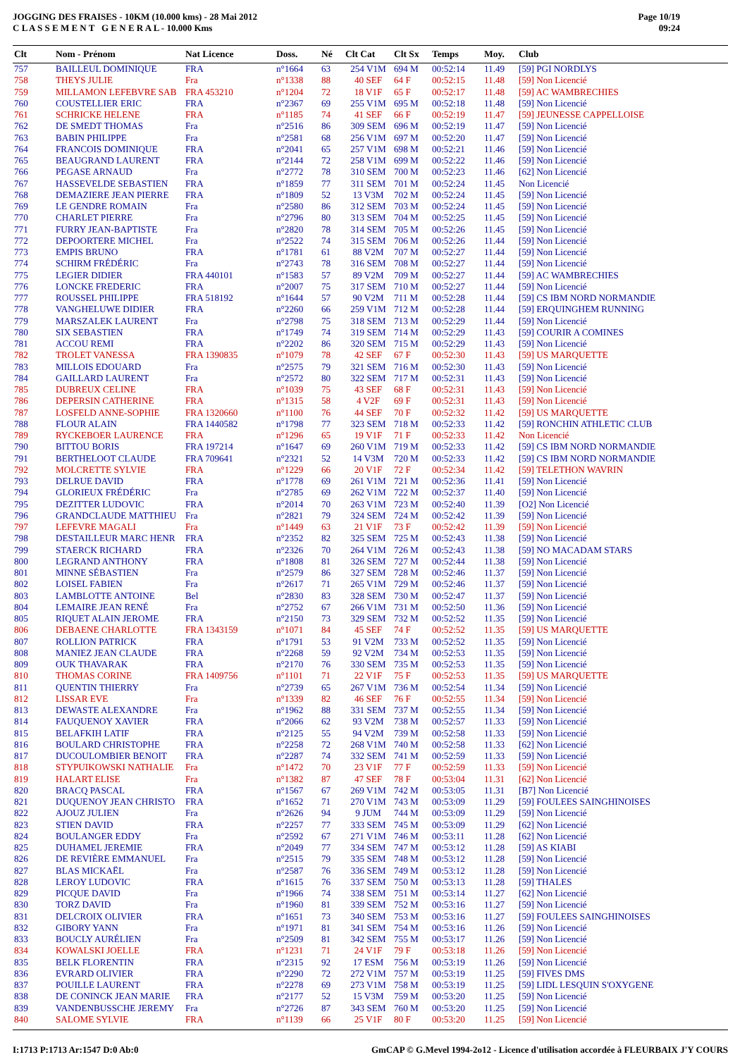JOGGING DES FRAISES - 10KM (10.000 kms) - 28 Mai 2012
C L A S S E M E N T G E N E R A L - 10.000 Kms
Page 10/19
09:24
| Clt | Nom - Prénom | Nat Licence | Doss. | Né | Clt Cat | Clt Sx | Temps | Moy. | Club |
| --- | --- | --- | --- | --- | --- | --- | --- | --- | --- |
| 757 | BAILLEUL DOMINIQUE | FRA | n°1664 | 63 | 254 V1M | 694 M | 00:52:14 | 11.49 | [59] PGI NORDLYS |
| 758 | THEYS JULIE | Fra | n°1338 | 88 | 40 SEF | 64 F | 00:52:15 | 11.48 | [59] Non Licencié |
| 759 | MILLAMON LEFEBVRE SAB | FRA 453210 | n°1204 | 72 | 18 V1F | 65 F | 00:52:17 | 11.48 | [59] AC WAMBRECHIES |
| 760 | COUSTELLIER ERIC | FRA | n°2367 | 69 | 255 V1M | 695 M | 00:52:18 | 11.48 | [59] Non Licencié |
| 761 | SCHRICKE HELENE | FRA | n°1185 | 74 | 41 SEF | 66 F | 00:52:19 | 11.47 | [59] JEUNESSE CAPPELLOISE |
| 762 | DE SMEDT THOMAS | Fra | n°2516 | 86 | 309 SEM | 696 M | 00:52:19 | 11.47 | [59] Non Licencié |
| 763 | BABIN PHILIPPE | Fra | n°2581 | 68 | 256 V1M | 697 M | 00:52:20 | 11.47 | [59] Non Licencié |
| 764 | FRANCOIS DOMINIQUE | FRA | n°2041 | 65 | 257 V1M | 698 M | 00:52:21 | 11.46 | [59] Non Licencié |
| 765 | BEAUGRAND LAURENT | FRA | n°2144 | 72 | 258 V1M | 699 M | 00:52:22 | 11.46 | [59] Non Licencié |
| 766 | PEGASE ARNAUD | Fra | n°2772 | 78 | 310 SEM | 700 M | 00:52:23 | 11.46 | [62] Non Licencié |
| 767 | HASSEVELDE SEBASTIEN | FRA | n°1859 | 77 | 311 SEM | 701 M | 00:52:24 | 11.45 | Non Licencié |
| 768 | DEMAZIERE JEAN PIERRE | FRA | n°1809 | 52 | 13 V3M | 702 M | 00:52:24 | 11.45 | [59] Non Licencié |
| 769 | LE GENDRE ROMAIN | Fra | n°2580 | 86 | 312 SEM | 703 M | 00:52:24 | 11.45 | [59] Non Licencié |
| 770 | CHARLET PIERRE | Fra | n°2796 | 80 | 313 SEM | 704 M | 00:52:25 | 11.45 | [59] Non Licencié |
| 771 | FURRY JEAN-BAPTISTE | Fra | n°2820 | 78 | 314 SEM | 705 M | 00:52:26 | 11.45 | [59] Non Licencié |
| 772 | DEPOORTERE MICHEL | Fra | n°2522 | 74 | 315 SEM | 706 M | 00:52:26 | 11.44 | [59] Non Licencié |
| 773 | EMPIS BRUNO | FRA | n°1781 | 61 | 88 V2M | 707 M | 00:52:27 | 11.44 | [59] Non Licencié |
| 774 | SCHIRM FRÉDÉRIC | Fra | n°2743 | 78 | 316 SEM | 708 M | 00:52:27 | 11.44 | [59] Non Licencié |
| 775 | LEGIER DIDIER | FRA 440101 | n°1583 | 57 | 89 V2M | 709 M | 00:52:27 | 11.44 | [59] AC WAMBRECHIES |
| 776 | LONCKE FREDERIC | FRA | n°2007 | 75 | 317 SEM | 710 M | 00:52:27 | 11.44 | [59] Non Licencié |
| 777 | ROUSSEL PHILIPPE | FRA 518192 | n°1644 | 57 | 90 V2M | 711 M | 00:52:28 | 11.44 | [59] CS IBM NORD NORMANDIE |
| 778 | VANGHELUWE DIDIER | FRA | n°2260 | 66 | 259 V1M | 712 M | 00:52:28 | 11.44 | [59] ERQUINGHEM RUNNING |
| 779 | MARSZALEK LAURENT | Fra | n°2798 | 75 | 318 SEM | 713 M | 00:52:29 | 11.44 | [59] Non Licencié |
| 780 | SIX SEBASTIEN | FRA | n°1749 | 74 | 319 SEM | 714 M | 00:52:29 | 11.43 | [59] COURIR A COMINES |
| 781 | ACCOU REMI | FRA | n°2202 | 86 | 320 SEM | 715 M | 00:52:29 | 11.43 | [59] Non Licencié |
| 782 | TROLET VANESSA | FRA 1390835 | n°1079 | 78 | 42 SEF | 67 F | 00:52:30 | 11.43 | [59] US MARQUETTE |
| 783 | MILLOIS EDOUARD | Fra | n°2575 | 79 | 321 SEM | 716 M | 00:52:30 | 11.43 | [59] Non Licencié |
| 784 | GAILLARD LAURENT | Fra | n°2572 | 80 | 322 SEM | 717 M | 00:52:31 | 11.43 | [59] Non Licencié |
| 785 | DUBREUX CELINE | FRA | n°1039 | 75 | 43 SEF | 68 F | 00:52:31 | 11.43 | [59] Non Licencié |
| 786 | DEPERSIN CATHERINE | FRA | n°1315 | 58 | 4 V2F | 69 F | 00:52:31 | 11.43 | [59] Non Licencié |
| 787 | LOSFELD ANNE-SOPHIE | FRA 1320660 | n°1100 | 76 | 44 SEF | 70 F | 00:52:32 | 11.42 | [59] US MARQUETTE |
| 788 | FLOUR ALAIN | FRA 1440582 | n°1798 | 77 | 323 SEM | 718 M | 00:52:33 | 11.42 | [59] RONCHIN ATHLETIC CLUB |
| 789 | RYCKEBOER LAURENCE | FRA | n°1296 | 65 | 19 V1F | 71 F | 00:52:33 | 11.42 | Non Licencié |
| 790 | BITTOU BORIS | FRA 197214 | n°1647 | 69 | 260 V1M | 719 M | 00:52:33 | 11.42 | [59] CS IBM NORD NORMANDIE |
| 791 | BERTHELOOT CLAUDE | FRA 709641 | n°2321 | 52 | 14 V3M | 720 M | 00:52:33 | 11.42 | [59] CS IBM NORD NORMANDIE |
| 792 | MOLCRETTE SYLVIE | FRA | n°1229 | 66 | 20 V1F | 72 F | 00:52:34 | 11.42 | [59] TELETHON WAVRIN |
| 793 | DELRUE DAVID | FRA | n°1778 | 69 | 261 V1M | 721 M | 00:52:36 | 11.41 | [59] Non Licencié |
| 794 | GLORIEUX FRÉDÉRIC | Fra | n°2785 | 69 | 262 V1M | 722 M | 00:52:37 | 11.40 | [59] Non Licencié |
| 795 | DEZITTER LUDOVIC | FRA | n°2014 | 70 | 263 V1M | 723 M | 00:52:40 | 11.39 | [O2] Non Licencié |
| 796 | GRANDCLAUDE MATTHIEU | Fra | n°2821 | 79 | 324 SEM | 724 M | 00:52:42 | 11.39 | [59] Non Licencié |
| 797 | LEFEVRE MAGALI | Fra | n°1449 | 63 | 21 V1F | 73 F | 00:52:42 | 11.39 | [59] Non Licencié |
| 798 | DESTAILLEUR MARC HENR | FRA | n°2352 | 82 | 325 SEM | 725 M | 00:52:43 | 11.38 | [59] Non Licencié |
| 799 | STAERCK RICHARD | FRA | n°2326 | 70 | 264 V1M | 726 M | 00:52:43 | 11.38 | [59] NO MACADAM STARS |
| 800 | LEGRAND ANTHONY | FRA | n°1808 | 81 | 326 SEM | 727 M | 00:52:44 | 11.38 | [59] Non Licencié |
| 801 | MINNE SÉBASTIEN | Fra | n°2579 | 86 | 327 SEM | 728 M | 00:52:46 | 11.37 | [59] Non Licencié |
| 802 | LOISEL FABIEN | Fra | n°2617 | 71 | 265 V1M | 729 M | 00:52:46 | 11.37 | [59] Non Licencié |
| 803 | LAMBLOTTE ANTOINE | Bel | n°2830 | 83 | 328 SEM | 730 M | 00:52:47 | 11.37 | [59] Non Licencié |
| 804 | LEMAIRE JEAN RENÉ | Fra | n°2752 | 67 | 266 V1M | 731 M | 00:52:50 | 11.36 | [59] Non Licencié |
| 805 | RIQUET ALAIN JEROME | FRA | n°2150 | 73 | 329 SEM | 732 M | 00:52:52 | 11.35 | [59] Non Licencié |
| 806 | DEBAENE CHARLOTTE | FRA 1343159 | n°1071 | 84 | 45 SEF | 74 F | 00:52:52 | 11.35 | [59] US MARQUETTE |
| 807 | ROLLION PATRICK | FRA | n°1791 | 53 | 91 V2M | 733 M | 00:52:52 | 11.35 | [59] Non Licencié |
| 808 | MANIEZ JEAN CLAUDE | FRA | n°2268 | 59 | 92 V2M | 734 M | 00:52:53 | 11.35 | [59] Non Licencié |
| 809 | OUK THAVARAK | FRA | n°2170 | 76 | 330 SEM | 735 M | 00:52:53 | 11.35 | [59] Non Licencié |
| 810 | THOMAS CORINE | FRA 1409756 | n°1101 | 71 | 22 V1F | 75 F | 00:52:53 | 11.35 | [59] US MARQUETTE |
| 811 | QUENTIN THIERRY | Fra | n°2739 | 65 | 267 V1M | 736 M | 00:52:54 | 11.34 | [59] Non Licencié |
| 812 | LISSAR EVE | Fra | n°1339 | 82 | 46 SEF | 76 F | 00:52:55 | 11.34 | [59] Non Licencié |
| 813 | DEWASTE ALEXANDRE | Fra | n°1962 | 88 | 331 SEM | 737 M | 00:52:55 | 11.34 | [59] Non Licencié |
| 814 | FAUQUENOY XAVIER | FRA | n°2066 | 62 | 93 V2M | 738 M | 00:52:57 | 11.33 | [59] Non Licencié |
| 815 | BELAFKIH LATIF | FRA | n°2125 | 55 | 94 V2M | 739 M | 00:52:58 | 11.33 | [59] Non Licencié |
| 816 | BOULARD CHRISTOPHE | FRA | n°2258 | 72 | 268 V1M | 740 M | 00:52:58 | 11.33 | [62] Non Licencié |
| 817 | DUCOULOMBIER BENOIT | FRA | n°2287 | 74 | 332 SEM | 741 M | 00:52:59 | 11.33 | [59] Non Licencié |
| 818 | STYPUIKOWSKI NATHALIE | Fra | n°1472 | 70 | 23 V1F | 77 F | 00:52:59 | 11.33 | [59] Non Licencié |
| 819 | HALART ELISE | Fra | n°1382 | 87 | 47 SEF | 78 F | 00:53:04 | 11.31 | [62] Non Licencié |
| 820 | BRACQ PASCAL | FRA | n°1567 | 67 | 269 V1M | 742 M | 00:53:05 | 11.31 | [B7] Non Licencié |
| 821 | DUQUENOY JEAN CHRISTO | FRA | n°1652 | 71 | 270 V1M | 743 M | 00:53:09 | 11.29 | [59] FOULEES SAINGHINOISES |
| 822 | AJOUZ JULIEN | Fra | n°2626 | 94 | 9 JUM | 744 M | 00:53:09 | 11.29 | [59] Non Licencié |
| 823 | STIEN DAVID | FRA | n°2257 | 77 | 333 SEM | 745 M | 00:53:09 | 11.29 | [62] Non Licencié |
| 824 | BOULANGER EDDY | Fra | n°2592 | 67 | 271 V1M | 746 M | 00:53:11 | 11.28 | [62] Non Licencié |
| 825 | DUHAMEL JEREMIE | FRA | n°2049 | 77 | 334 SEM | 747 M | 00:53:12 | 11.28 | [59] AS KIABI |
| 826 | DE REVIÈRE EMMANUEL | Fra | n°2515 | 79 | 335 SEM | 748 M | 00:53:12 | 11.28 | [59] Non Licencié |
| 827 | BLAS MICKAËL | Fra | n°2587 | 76 | 336 SEM | 749 M | 00:53:12 | 11.28 | [59] Non Licencié |
| 828 | LEROY LUDOVIC | FRA | n°1615 | 76 | 337 SEM | 750 M | 00:53:13 | 11.28 | [59] THALES |
| 829 | PICQUE DAVID | Fra | n°1966 | 74 | 338 SEM | 751 M | 00:53:14 | 11.27 | [62] Non Licencié |
| 830 | TORZ DAVID | Fra | n°1960 | 81 | 339 SEM | 752 M | 00:53:16 | 11.27 | [59] Non Licencié |
| 831 | DELCROIX OLIVIER | FRA | n°1651 | 73 | 340 SEM | 753 M | 00:53:16 | 11.27 | [59] FOULEES SAINGHINOISES |
| 832 | GIBORY YANN | Fra | n°1971 | 81 | 341 SEM | 754 M | 00:53:16 | 11.26 | [59] Non Licencié |
| 833 | BOUCLY AURÉLIEN | Fra | n°2509 | 81 | 342 SEM | 755 M | 00:53:17 | 11.26 | [59] Non Licencié |
| 834 | KOWALSKI JOELLE | FRA | n°1231 | 71 | 24 V1F | 79 F | 00:53:18 | 11.26 | [59] Non Licencié |
| 835 | BELK FLORENTIN | FRA | n°2315 | 92 | 17 ESM | 756 M | 00:53:19 | 11.26 | [59] Non Licencié |
| 836 | EVRARD OLIVIER | FRA | n°2290 | 72 | 272 V1M | 757 M | 00:53:19 | 11.25 | [59] FIVES DMS |
| 837 | POUILLE LAURENT | FRA | n°2278 | 69 | 273 V1M | 758 M | 00:53:19 | 11.25 | [59] LIDL LESQUIN S'OXYGENE |
| 838 | DE CONINCK JEAN MARIE | FRA | n°2177 | 52 | 15 V3M | 759 M | 00:53:20 | 11.25 | [59] Non Licencié |
| 839 | VANDENBUSSCHE JEREMY | Fra | n°2726 | 87 | 343 SEM | 760 M | 00:53:20 | 11.25 | [59] Non Licencié |
| 840 | SALOME SYLVIE | FRA | n°1139 | 66 | 25 V1F | 80 F | 00:53:20 | 11.25 | [59] Non Licencié |
I:1713 P:1713 Ar:1547 D:0 Ab:0 GmCAP © G.Mevel 1994-2o12 - Licence d'utilisation accordée à FLEURBAIX J'Y COURS